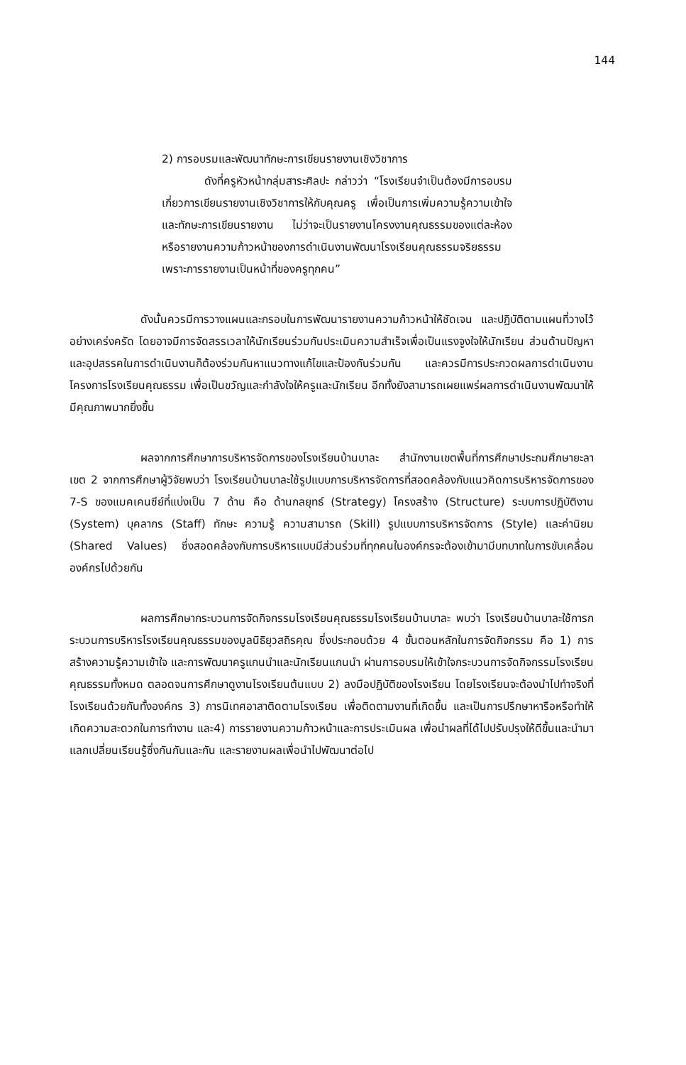144
2) การอบรมและพัฒนาทักษะการเขียนรายงานเชิงวิชาการ
ดังที่ครูหัวหน้ากลุ่มสาระศิลปะ กล่าวว่า “โรงเรียนจำเป็นต้องมีการอบรมเกี่ยวการเขียนรายงานเชิงวิชาการให้กับคุณครู เพื่อเป็นการเพิ่มความรู้ความเข้าใจและทักษะการเขียนรายงาน ไม่ว่าจะเป็นรายงานโครงงานคุณธรรมของแต่ละห้อง หรือรายงานความก้าวหน้าของการดำเนินงานพัฒนาโรงเรียนคุณธรรมจริยธรรม เพราะการรายงานเป็นหน้าที่ของครูทุกคน”
ดังนั้นควรมีการวางแผนและกรอบในการพัฒนารายงานความก้าวหน้าให้ชัดเจน และปฏิบัติตามแผนที่วางไว้อย่างเคร่งครัด โดยอาจมีการจัดสรรเวลาให้นักเรียนร่วมกันประเมินความสำเร็จเพื่อเป็นแรงจูงใจให้นักเรียน ส่วนด้านปัญหาและอุปสรรคในการดำเนินงานก็ต้องร่วมกันหาแนวทางแก้ไขและป้องกันร่วมกัน และควรมีการประกวดผลการดำเนินงานโครงการโรงเรียนคุณธรรม เพื่อเป็นขวัญและกำลังใจให้ครูและนักเรียน อีกทั้งยังสามารถเผยแพร่ผลการดำเนินงานพัฒนาให้มีคุณภาพมากยิ่งขึ้น
ผลจากการศึกษาการบริหารจัดการของโรงเรียนบ้านบาละ สำนักงานเขตพื้นที่การศึกษาประถมศึกษายะลา เขต 2 จากการศึกษาผู้วิจัยพบว่า โรงเรียนบ้านบาละใช้รูปแบบการบริหารจัดการที่สอดคล้องกับแนวคิดการบริหารจัดการของ 7-S ของแมคเคนซีย์ที่แบ่งเป็น 7 ด้าน คือ ด้านกลยุทธ์ (Strategy) โครงสร้าง (Structure) ระบบการปฏิบัติงาน (System) บุคลากร (Staff) ทักษะ ความรู้ ความสามารถ (Skill) รูปแบบการบริหารจัดการ (Style) และค่านิยม (Shared Values) ซึ่งสอดคล้องกับการบริหารแบบมีส่วนร่วมที่ทุกคนในองค์กรจะต้องเข้ามามีบทบาทในการขับเคลื่อนองค์กรไปด้วยกัน
ผลการศึกษากระบวนการจัดกิจกรรมโรงเรียนคุณธรรมโรงเรียนบ้านบาละ พบว่า โรงเรียนบ้านบาละใช้การกระบวนการบริหารโรงเรียนคุณธรรมของมูลนิธิยุวสถิรคุณ ซึ่งประกอบด้วย 4 ขั้นตอนหลักในการจัดกิจกรรม คือ 1) การสร้างความรู้ความเข้าใจ และการพัฒนาครูแกนนำและนักเรียนแกนนำ ผ่านการอบรมให้เข้าใจกระบวนการจัดกิจกรรมโรงเรียนคุณธรรมทั้งหมด ตลอดจนการศึกษาดูงานโรงเรียนต้นแบบ 2) ลงมือปฏิบัติของโรงเรียน โดยโรงเรียนจะต้องนำไปทำจริงที่โรงเรียนด้วยกันทั้งองค์กร 3) การนิเทศอาสาติดตามโรงเรียน เพื่อติดตามงานที่เกิดขึ้น และเป็นการปรึกษาหารือหรือทำให้เกิดความสะดวกในการทำงาน และ4) การรายงานความก้าวหน้าและการประเมินผล เพื่อนำผลที่ได้ไปปรับปรุงให้ดีขึ้นและนำมาแลกเปลี่ยนเรียนรู้ซึ่งกันกันและกัน และรายงานผลเพื่อนำไปพัฒนาต่อไป